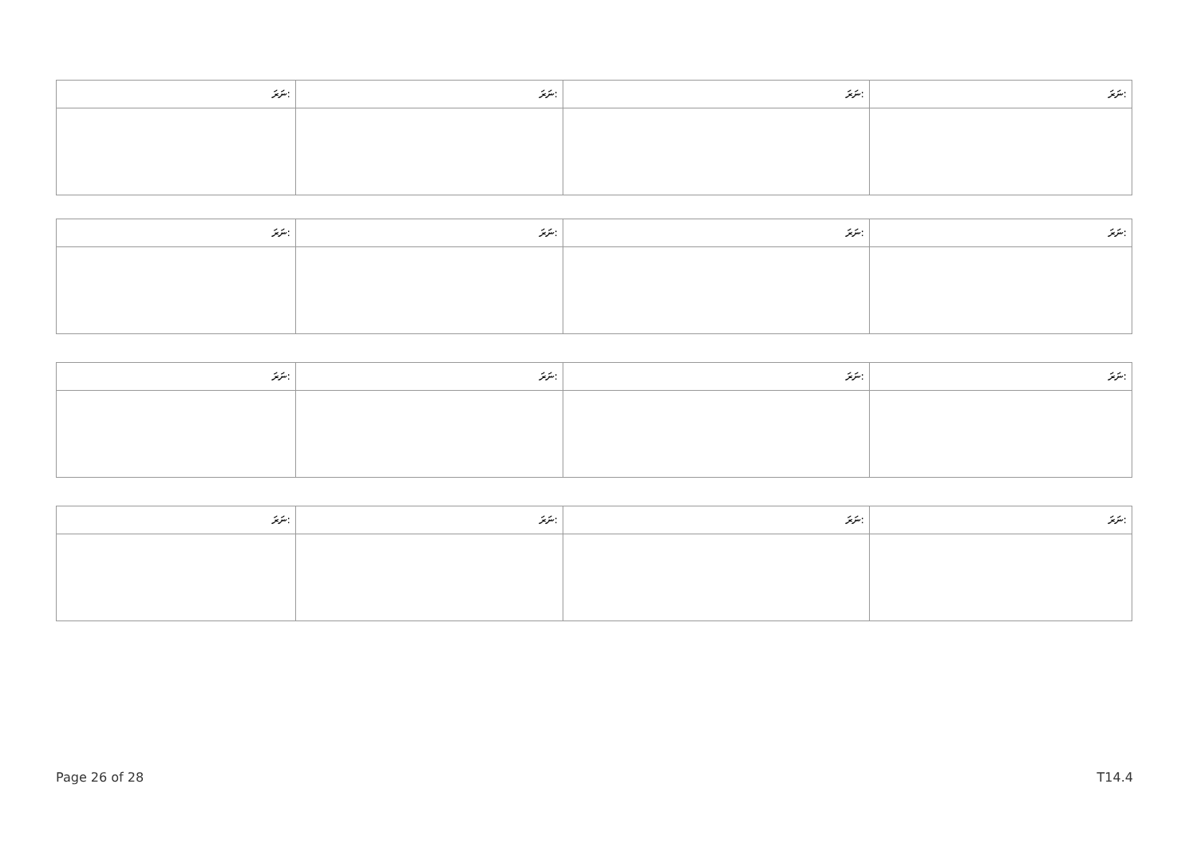| ނަރަ: | ނަރަ: | ނަރަ: | ނަރަ: |
| --- | --- | --- | --- |
| ނަރަ: | ނަރަ: | ނަރަ: | ނަރަ: |
| --- | --- | --- | --- |
| ނަރަ: | ނަރަ: | ނަރަ: | ނަރަ: |
| --- | --- | --- | --- |
| ނަރަ: | ނަރަ: | ނަރަ: | ނަރަ: |
| --- | --- | --- | --- |
Page 26 of 28 T14.4